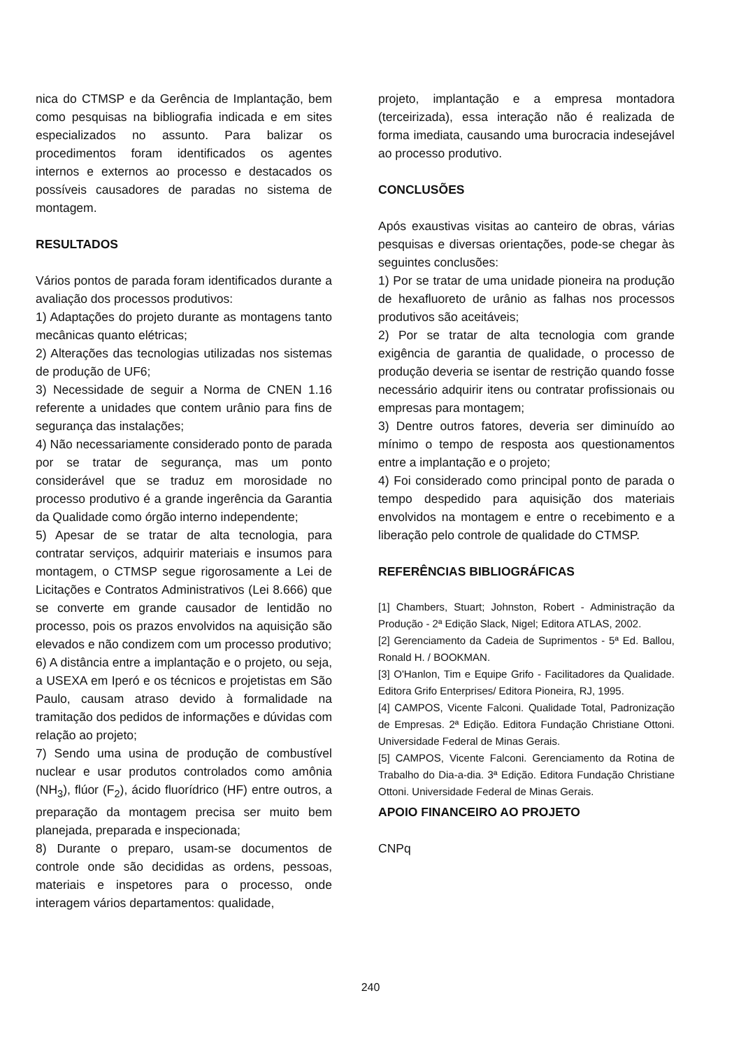nica do CTMSP e da Gerência de Implantação, bem como pesquisas na bibliografia indicada e em sites especializados no assunto. Para balizar os procedimentos foram identificados os agentes internos e externos ao processo e destacados os possíveis causadores de paradas no sistema de montagem.
RESULTADOS
Vários pontos de parada foram identificados durante a avaliação dos processos produtivos:
1) Adaptações do projeto durante as montagens tanto mecânicas quanto elétricas;
2) Alterações das tecnologias utilizadas nos sistemas de produção de UF6;
3) Necessidade de seguir a Norma de CNEN 1.16 referente a unidades que contem urânio para fins de segurança das instalações;
4) Não necessariamente considerado ponto de parada por se tratar de segurança, mas um ponto considerável que se traduz em morosidade no processo produtivo é a grande ingerência da Garantia da Qualidade como órgão interno independente;
5) Apesar de se tratar de alta tecnologia, para contratar serviços, adquirir materiais e insumos para montagem, o CTMSP segue rigorosamente a Lei de Licitações e Contratos Administrativos (Lei 8.666) que se converte em grande causador de lentidão no processo, pois os prazos envolvidos na aquisição são elevados e não condizem com um processo produtivo;
6) A distância entre a implantação e o projeto, ou seja, a USEXA em Iperó e os técnicos e projetistas em São Paulo, causam atraso devido à formalidade na tramitação dos pedidos de informações e dúvidas com relação ao projeto;
7) Sendo uma usina de produção de combustível nuclear e usar produtos controlados como amônia (NH<sub>3</sub>), flúor (F<sub>2</sub>), ácido fluorídrico (HF) entre outros, a preparação da montagem precisa ser muito bem planejada, preparada e inspecionada;
8) Durante o preparo, usam-se documentos de controle onde são decididas as ordens, pessoas, materiais e inspetores para o processo, onde interagem vários departamentos: qualidade,
projeto, implantação e a empresa montadora (terceirizada), essa interação não é realizada de forma imediata, causando uma burocracia indesejável ao processo produtivo.
CONCLUSÕES
Após exaustivas visitas ao canteiro de obras, várias pesquisas e diversas orientações, pode-se chegar às seguintes conclusões:
1) Por se tratar de uma unidade pioneira na produção de hexafluoreto de urânio as falhas nos processos produtivos são aceitáveis;
2) Por se tratar de alta tecnologia com grande exigência de garantia de qualidade, o processo de produção deveria se isentar de restrição quando fosse necessário adquirir itens ou contratar profissionais ou empresas para montagem;
3) Dentre outros fatores, deveria ser diminuído ao mínimo o tempo de resposta aos questionamentos entre a implantação e o projeto;
4) Foi considerado como principal ponto de parada o tempo despedido para aquisição dos materiais envolvidos na montagem e entre o recebimento e a liberação pelo controle de qualidade do CTMSP.
REFERÊNCIAS BIBLIOGRÁFICAS
[1] Chambers, Stuart; Johnston, Robert - Administração da Produção - 2ª Edição Slack, Nigel; Editora ATLAS, 2002.
[2] Gerenciamento da Cadeia de Suprimentos - 5ª Ed. Ballou, Ronald H. / BOOKMAN.
[3] O'Hanlon, Tim e Equipe Grifo - Facilitadores da Qualidade. Editora Grifo Enterprises/ Editora Pioneira, RJ, 1995.
[4] CAMPOS, Vicente Falconi. Qualidade Total, Padronização de Empresas. 2ª Edição. Editora Fundação Christiane Ottoni. Universidade Federal de Minas Gerais.
[5] CAMPOS, Vicente Falconi. Gerenciamento da Rotina de Trabalho do Dia-a-dia. 3ª Edição. Editora Fundação Christiane Ottoni. Universidade Federal de Minas Gerais.
APOIO FINANCEIRO AO PROJETO
CNPq
240